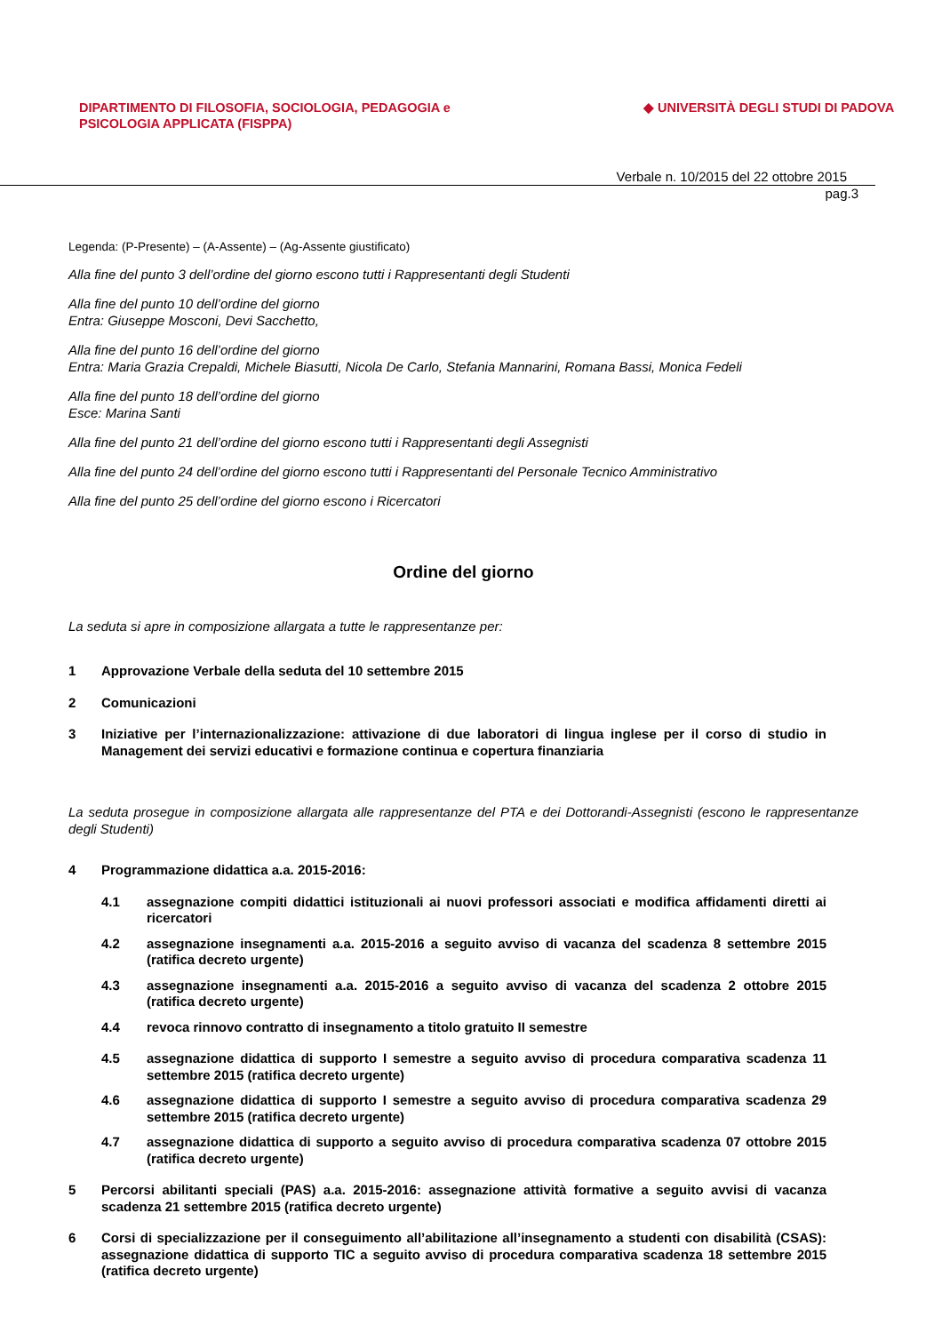DIPARTIMENTO DI FILOSOFIA, SOCIOLOGIA, PEDAGOGIA e
PSICOLOGIA APPLICATA (FISPPA)
◆ UNIVERSITÀ DEGLI STUDI DI PADOVA
Verbale n. 10/2015 del 22 ottobre 2015
pag.3
Legenda: (P-Presente) – (A-Assente) – (Ag-Assente giustificato)
Alla fine del punto 3 dell’ordine del giorno escono tutti i Rappresentanti degli Studenti
Alla fine del punto 10 dell’ordine del giorno
Entra: Giuseppe Mosconi, Devi Sacchetto,
Alla fine del punto 16 dell’ordine del giorno
Entra: Maria Grazia Crepaldi, Michele Biasutti, Nicola De Carlo, Stefania Mannarini, Romana Bassi, Monica Fedeli
Alla fine del punto 18 dell’ordine del giorno
Esce: Marina Santi
Alla fine del punto 21 dell’ordine del giorno escono tutti i Rappresentanti degli Assegnisti
Alla fine del punto 24 dell’ordine del giorno escono tutti i Rappresentanti del Personale Tecnico Amministrativo
Alla fine del punto 25 dell’ordine del giorno escono i Ricercatori
Ordine del giorno
La seduta si apre in composizione allargata a tutte le rappresentanze per:
1 Approvazione Verbale della seduta del 10 settembre 2015
2 Comunicazioni
3 Iniziative per l’internazionalizzazione: attivazione di due laboratori di lingua inglese per il corso di studio in Management dei servizi educativi e formazione continua e copertura finanziaria
La seduta prosegue in composizione allargata alle rappresentanze del PTA e dei Dottorandi-Assegnisti (escono le rappresentanze degli Studenti)
4 Programmazione didattica a.a. 2015-2016:
4.1 assegnazione compiti didattici istituzionali ai nuovi professori associati e modifica affidamenti diretti ai ricercatori
4.2 assegnazione insegnamenti a.a. 2015-2016 a seguito avviso di vacanza del scadenza 8 settembre 2015 (ratifica decreto urgente)
4.3 assegnazione insegnamenti a.a. 2015-2016 a seguito avviso di vacanza del scadenza 2 ottobre 2015 (ratifica decreto urgente)
4.4 revoca rinnovo contratto di insegnamento a titolo gratuito II semestre
4.5 assegnazione didattica di supporto I semestre a seguito avviso di procedura comparativa scadenza 11 settembre 2015 (ratifica decreto urgente)
4.6 assegnazione didattica di supporto I semestre a seguito avviso di procedura comparativa scadenza 29 settembre 2015 (ratifica decreto urgente)
4.7 assegnazione didattica di supporto a seguito avviso di procedura comparativa scadenza 07 ottobre 2015 (ratifica decreto urgente)
5 Percorsi abilitanti speciali (PAS) a.a. 2015-2016: assegnazione attività formative a seguito avvisi di vacanza scadenza 21 settembre 2015 (ratifica decreto urgente)
6 Corsi di specializzazione per il conseguimento all’abilitazione all’insegnamento a studenti con disabilità (CSAS): assegnazione didattica di supporto TIC a seguito avviso di procedura comparativa scadenza 18 settembre 2015 (ratifica decreto urgente)